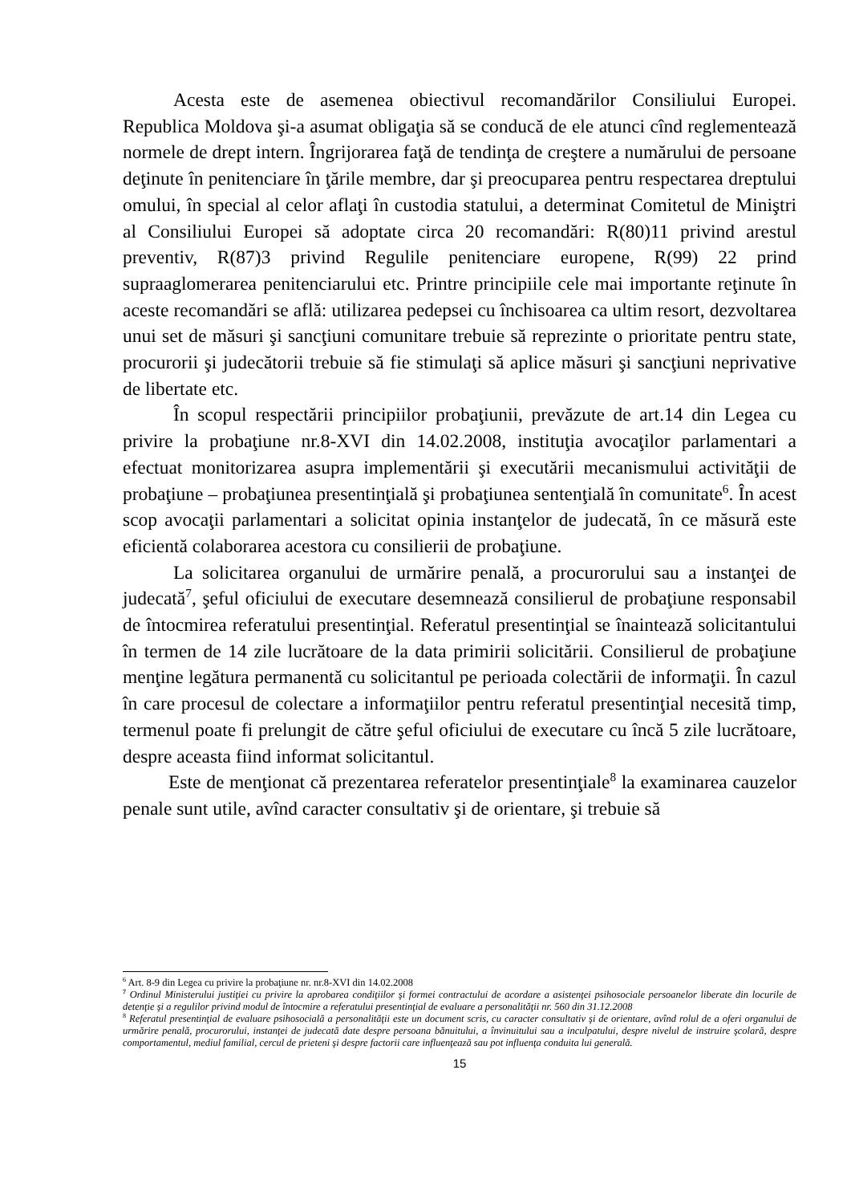Acesta este de asemenea obiectivul recomandărilor Consiliului Europei. Republica Moldova şi-a asumat obligaţia să se conducă de ele atunci cînd reglementează normele de drept intern. Îngrijorarea faţă de tendinţa de creştere a numărului de persoane deţinute în penitenciare în ţările membre, dar şi preocuparea pentru respectarea dreptului omului, în special al celor aflaţi în custodia statului, a determinat Comitetul de Miniştri al Consiliului Europei să adoptate circa 20 recomandări: R(80)11 privind arestul preventiv, R(87)3 privind Regulile penitenciare europene, R(99) 22 prind supraaglomerarea penitenciarului etc. Printre principiile cele mai importante reţinute în aceste recomandări se află: utilizarea pedepsei cu închisoarea ca ultim resort, dezvoltarea unui set de măsuri şi sancţiuni comunitare trebuie să reprezinte o prioritate pentru state, procurorii şi judecătorii trebuie să fie stimulaţi să aplice măsuri şi sancţiuni neprivative de libertate etc.
În scopul respectării principiilor probaţiunii, prevăzute de art.14 din Legea cu privire la probaţiune nr.8-XVI din 14.02.2008, instituţia avocaţilor parlamentari a efectuat monitorizarea asupra implementării şi executării mecanismului activităţii de probaţiune – probaţiunea presentinţială şi probaţiunea sentenţială în comunitate<sup>6</sup>. În acest scop avocaţii parlamentari a solicitat opinia instanţelor de judecată, în ce măsură este eficientă colaborarea acestora cu consilierii de probaţiune.
La solicitarea organului de urmărire penală, a procurorului sau a instanţei de judecată<sup>7</sup>, şeful oficiului de executare desemnează consilierul de probaţiune responsabil de întocmirea referatului presentinţial. Referatul presentinţial se înaintează solicitantului în termen de 14 zile lucrătoare de la data primirii solicitării. Consilierul de probaţiune menţine legătura permanentă cu solicitantul pe perioada colectării de informaţii. În cazul în care procesul de colectare a informaţiilor pentru referatul presentinţial necesită timp, termenul poate fi prelungit de către şeful oficiului de executare cu încă 5 zile lucrătoare, despre aceasta fiind informat solicitantul.
Este de menţionat că prezentarea referatelor presentinţiale<sup>8</sup> la examinarea cauzelor penale sunt utile, avînd caracter consultativ şi de orientare, şi trebuie să
<sup>6</sup> Art. 8-9 din Legea cu privire la probaţiune nr. nr.8-XVI din 14.02.2008
<sup>7</sup> Ordinul Ministerului justiţiei cu privire la aprobarea condiţiilor şi formei contractului de acordare a asistenţei psihosociale persoanelor liberate din locurile de detenţie şi a regulilor privind modul de întocmire a referatului presentinţial de evaluare a personalităţii nr. 560 din 31.12.2008
<sup>8</sup> Referatul presentinţial de evaluare psihosocială a personalităţii este un document scris, cu caracter consultativ şi de orientare, avînd rolul de a oferi organului de urmărire penală, procurorului, instanţei de judecată date despre persoana bănuitului, a învinuitului sau a inculpatului, despre nivelul de instruire şcolară, despre comportamentul, mediul familial, cercul de prieteni şi despre factorii care influenţează sau pot influenţa conduita lui generală.
15